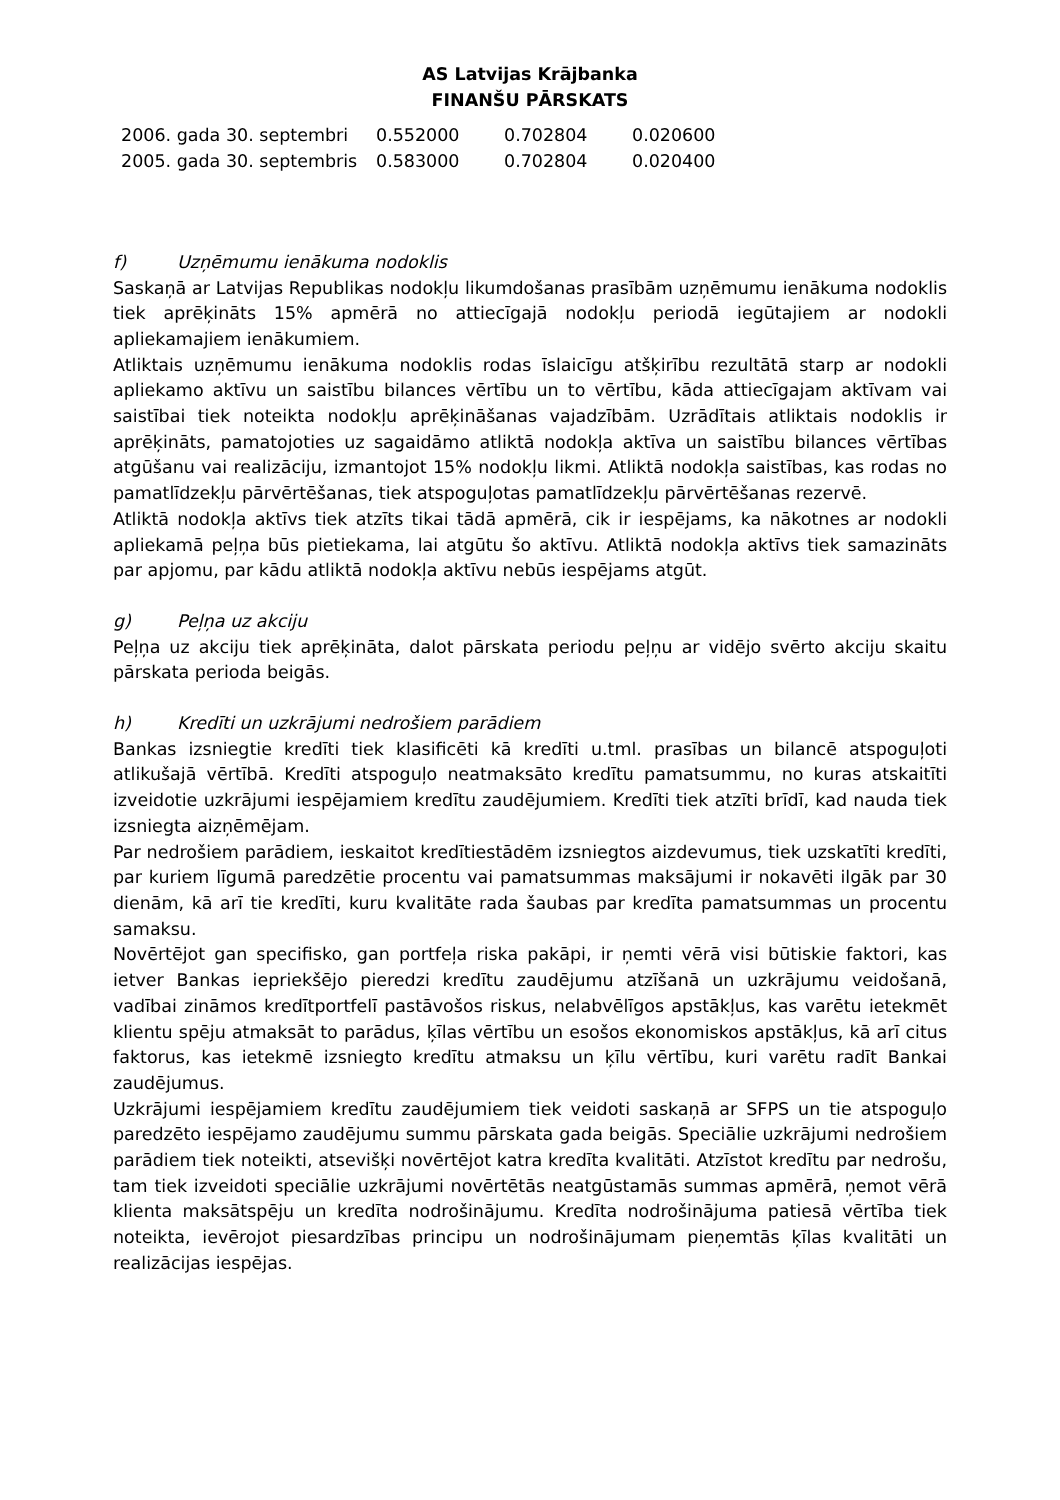AS Latvijas Krājbanka
FINANŠU PĀRSKATS
| 2006. gada 30. septembri | 0.552000 | 0.702804 | 0.020600 |
| 2005. gada 30. septembris | 0.583000 | 0.702804 | 0.020400 |
f) Uzņēmumu ienākuma nodoklis
Saskaņā ar Latvijas Republikas nodokļu likumdošanas prasībām uzņēmumu ienākuma nodoklis tiek aprēķināts 15% apmērā no attiecīgajā nodokļu periodā iegūtajiem ar nodokli apliekamajiem ienākumiem.
Atliktais uzņēmumu ienākuma nodoklis rodas īslaicīgu atšķirību rezultātā starp ar nodokli apliekamo aktīvu un saistību bilances vērtību un to vērtību, kāda attiecīgajam aktīvam vai saistībai tiek noteikta nodokļu aprēķināšanas vajadzībām. Uzrādītais atliktais nodoklis ir aprēķināts, pamatojoties uz sagaidāmo atliktā nodokļa aktīva un saistību bilances vērtības atgūšanu vai realizāciju, izmantojot 15% nodokļu likmi. Atliktā nodokļa saistības, kas rodas no pamatlīdzekļu pārvērtēšanas, tiek atspoguļotas pamatlīdzekļu pārvērtēšanas rezervē.
Atliktā nodokļa aktīvs tiek atzīts tikai tādā apmērā, cik ir iespējams, ka nākotnes ar nodokli apliekamā peļņa būs pietiekama, lai atgūtu šo aktīvu. Atliktā nodokļa aktīvs tiek samazināts par apjomu, par kādu atliktā nodokļa aktīvu nebūs iespējams atgūt.
g) Peļņa uz akciju
Peļņa uz akciju tiek aprēķināta, dalot pārskata periodu peļņu ar vidējo svērto akciju skaitu pārskata perioda beigās.
h) Kredīti un uzkrājumi nedrošiem parādiem
Bankas izsniegtie kredīti tiek klasificēti kā kredīti u.tml. prasības un bilancē atspoguļoti atlikušajā vērtībā. Kredīti atspoguļo neatmaksāto kredītu pamatsummu, no kuras atskaitīti izveidotie uzkrājumi iespējamiem kredītu zaudējumiem. Kredīti tiek atzīti brīdī, kad nauda tiek izsniegta aizņēmējam.
Par nedrošiem parādiem, ieskaitot kredītiestādēm izsniegtos aizdevumus, tiek uzskatīti kredīti, par kuriem līgumā paredzētie procentu vai pamatsummas maksājumi ir nokavēti ilgāk par 30 dienām, kā arī tie kredīti, kuru kvalitāte rada šaubas par kredīta pamatsummas un procentu samaksu.
Novērtējot gan specifisko, gan portfeļa riska pakāpi, ir ņemti vērā visi būtiskie faktori, kas ietver Bankas iepriekšējo pieredzi kredītu zaudējumu atzīšanā un uzkrājumu veidošanā, vadībai zināmos kredītportfelī pastāvošos riskus, nelabvēlīgos apstākļus, kas varētu ietekmēt klientu spēju atmaksāt to parādus, ķīlas vērtību un esošos ekonomiskos apstākļus, kā arī citus faktorus, kas ietekmē izsniegto kredītu atmaksu un ķīlu vērtību, kuri varētu radīt Bankai zaudējumus.
Uzkrājumi iespējamiem kredītu zaudējumiem tiek veidoti saskaņā ar SFPS un tie atspoguļo paredzēto iespējamo zaudējumu summu pārskata gada beigās. Speciālie uzkrājumi nedrošiem parādiem tiek noteikti, atsevišķi novērtējot katra kredīta kvalitāti. Atzīstot kredītu par nedrošu, tam tiek izveidoti speciālie uzkrājumi novērtētās neatgūstamās summas apmērā, ņemot vērā klienta maksātspēju un kredīta nodrošinājumu. Kredīta nodrošinājuma patiesā vērtība tiek noteikta, ievērojot piesardzības principu un nodrošinājumam pieņemtās ķīlas kvalitāti un realizācijas iespējas.